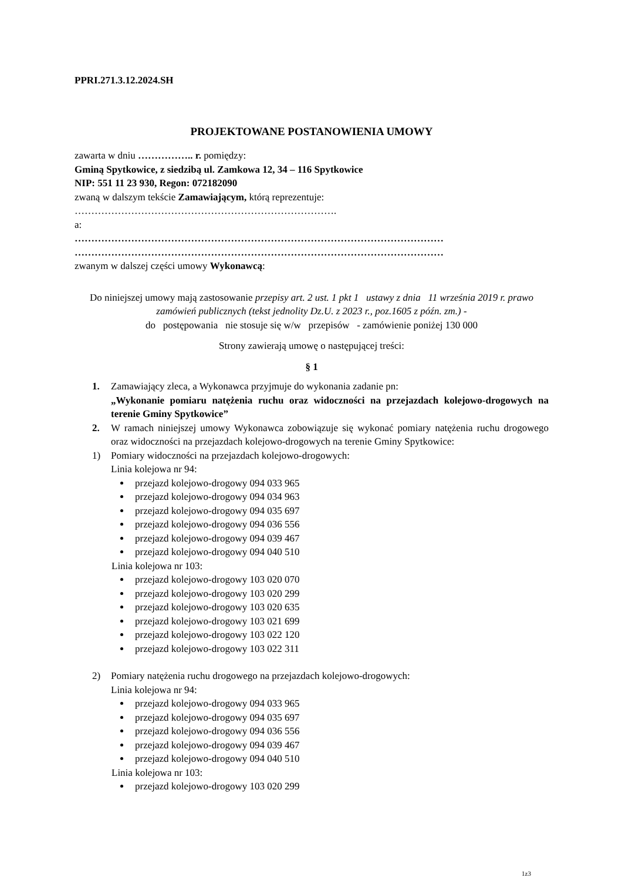PPRI.271.3.12.2024.SH
PROJEKTOWANE POSTANOWIENIA UMOWY
zawarta w dniu …………….. r. pomiędzy:
Gminą Spytkowice, z siedzibą ul. Zamkowa 12, 34 – 116 Spytkowice
NIP: 551 11 23 930, Regon: 072182090
zwaną w dalszym tekście Zamawiającym, którą reprezentuje:
…………………………………………………………………….
a:
…………………………………………………………………………………………………
…………………………………………………………………………………………………
zwanym w dalszej części umowy Wykonawcą:
Do niniejszej umowy mają zastosowanie przepisy art. 2 ust. 1 pkt 1 ustawy z dnia 11 września 2019 r. prawo zamówień publicznych (tekst jednolity Dz.U. z 2023 r., poz.1605 z późn. zm.) -
do postępowania nie stosuje się w/w przepisów - zamówienie poniżej 130 000
Strony zawierają umowę o następującej treści:
§ 1
1. Zamawiający zleca, a Wykonawca przyjmuje do wykonania zadanie pn:
„Wykonanie pomiaru natężenia ruchu oraz widoczności na przejazdach kolejowo-drogowych na terenie Gminy Spytkowice”
2. W ramach niniejszej umowy Wykonawca zobowiązuje się wykonać pomiary natężenia ruchu drogowego oraz widoczności na przejazdach kolejowo-drogowych na terenie Gminy Spytkowice:
1) Pomiary widoczności na przejazdach kolejowo-drogowych:
Linia kolejowa nr 94:
przejazd kolejowo-drogowy 094 033 965
przejazd kolejowo-drogowy 094 034 963
przejazd kolejowo-drogowy 094 035 697
przejazd kolejowo-drogowy 094 036 556
przejazd kolejowo-drogowy 094 039 467
przejazd kolejowo-drogowy 094 040 510
Linia kolejowa nr 103:
przejazd kolejowo-drogowy 103 020 070
przejazd kolejowo-drogowy 103 020 299
przejazd kolejowo-drogowy 103 020 635
przejazd kolejowo-drogowy 103 021 699
przejazd kolejowo-drogowy 103 022 120
przejazd kolejowo-drogowy 103 022 311
2) Pomiary natężenia ruchu drogowego na przejazdach kolejowo-drogowych:
Linia kolejowa nr 94:
przejazd kolejowo-drogowy 094 033 965
przejazd kolejowo-drogowy 094 035 697
przejazd kolejowo-drogowy 094 036 556
przejazd kolejowo-drogowy 094 039 467
przejazd kolejowo-drogowy 094 040 510
Linia kolejowa nr 103:
przejazd kolejowo-drogowy 103 020 299
1z3